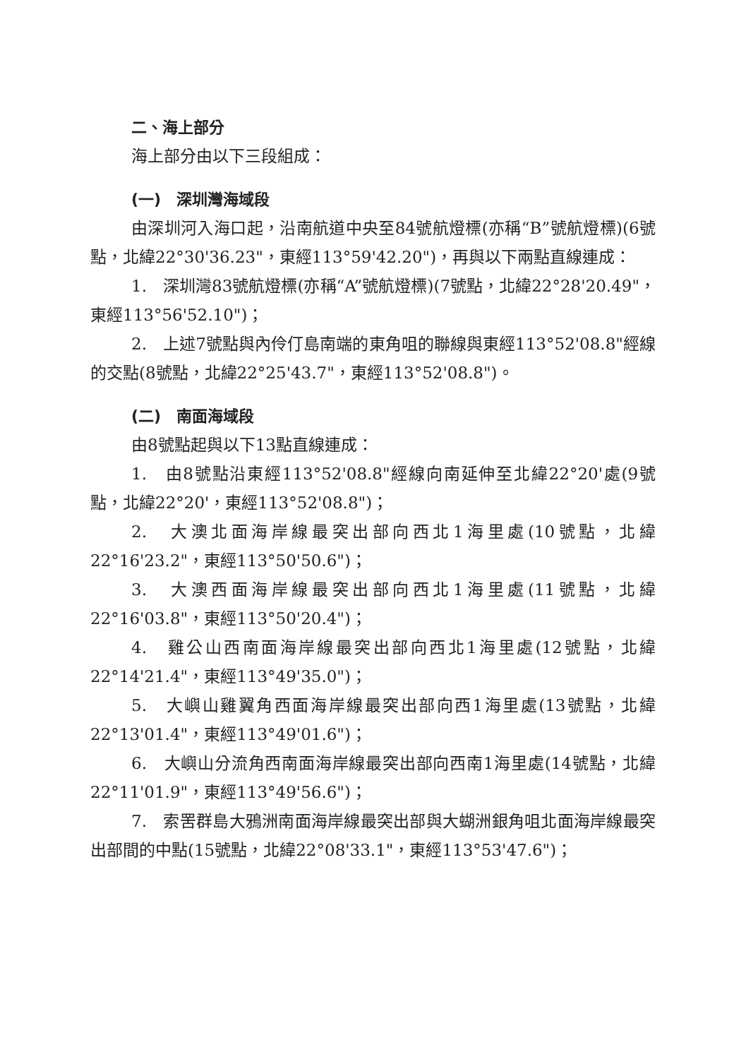二、海上部分
海上部分由以下三段組成：
(一)　深圳灣海域段
由深圳河入海口起，沿南航道中央至84號航燈標(亦稱“B”號航燈標)(6號點，北緯22°30'36.23"，東經113°59'42.20")，再與以下兩點直線連成：
1.　深圳灣83號航燈標(亦稱“A”號航燈標)(7號點，北緯22°28'20.49"，東經113°56'52.10")；
2.　上述7號點與內伶仃島南端的東角咀的聯線與東經113°52'08.8"經線的交點(8號點，北緯22°25'43.7"，東經113°52'08.8")。
(二)　南面海域段
由8號點起與以下13點直線連成：
1.　由8號點沿東經113°52'08.8"經線向南延伸至北緯22°20'處(9號點，北緯22°20'，東經113°52'08.8")；
2.　大澳北面海岸線最突出部向西北1海里處(10號點，北緯22°16'23.2"，東經113°50'50.6")；
3.　大澳西面海岸線最突出部向西北1海里處(11號點，北緯22°16'03.8"，東經113°50'20.4")；
4.　雞公山西南面海岸線最突出部向西北1海里處(12號點，北緯22°14'21.4"，東經113°49'35.0")；
5.　大嶼山雞翼角西面海岸線最突出部向西1海里處(13號點，北緯22°13'01.4"，東經113°49'01.6")；
6.　大嶼山分流角西南面海岸線最突出部向西南1海里處(14號點，北緯22°11'01.9"，東經113°49'56.6")；
7.　索罟群島大鴉洲南面海岸線最突出部與大蝴洲銀角咀北面海岸線最突出部間的中點(15號點，北緯22°08'33.1"，東經113°53'47.6")；